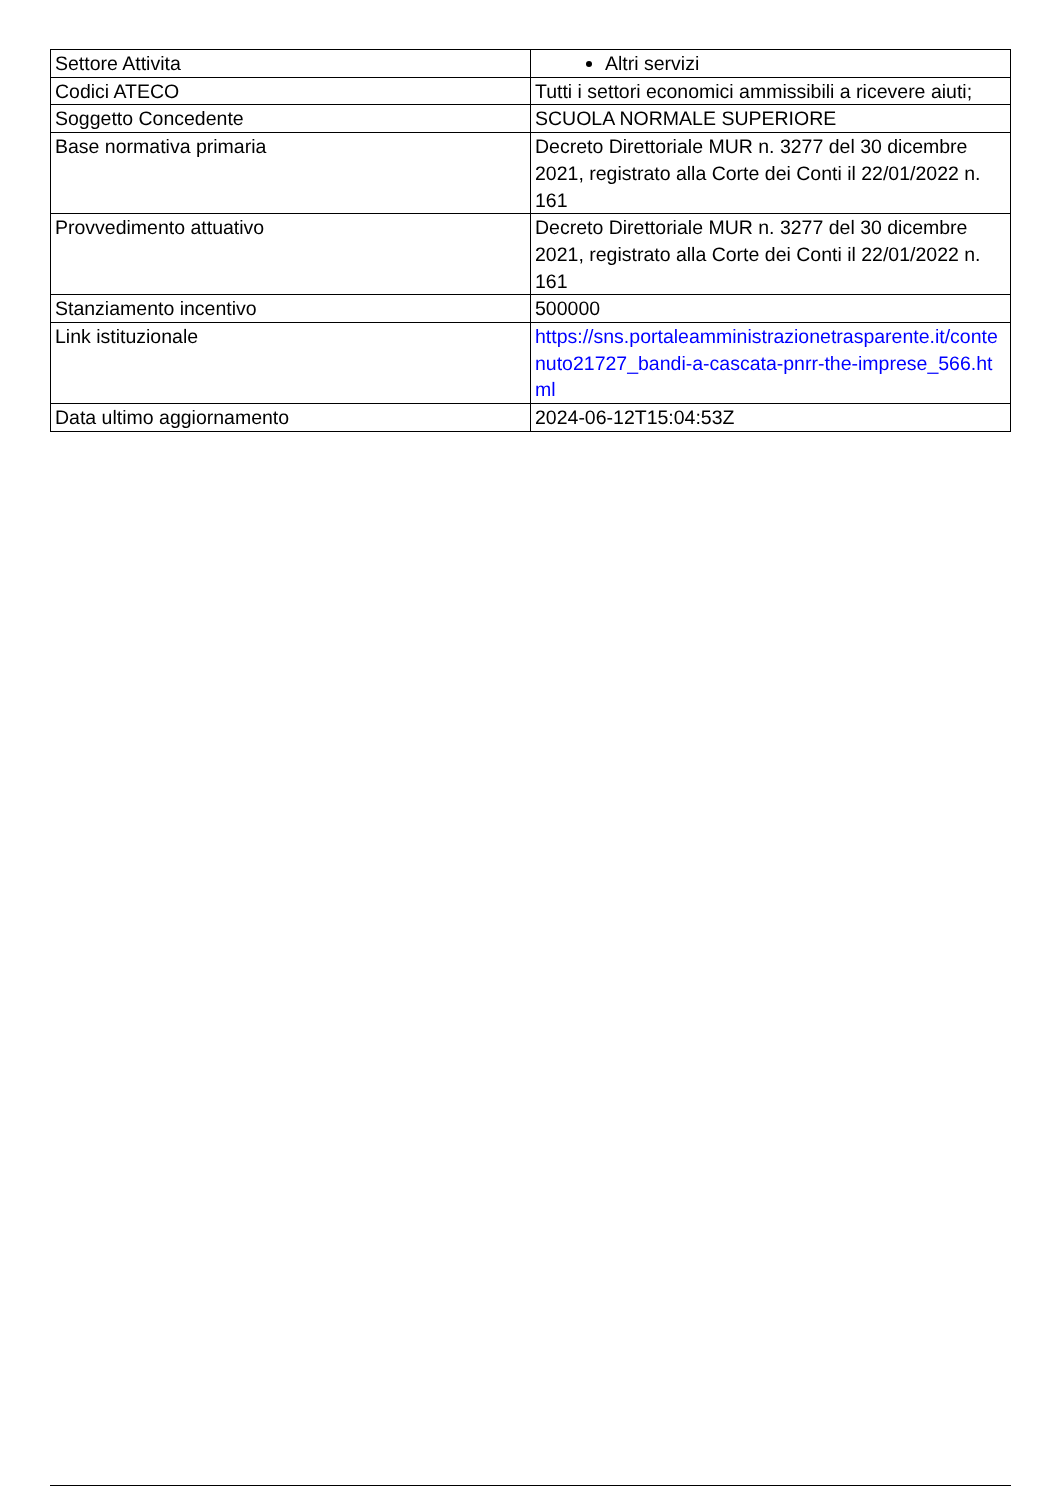| Settore Attivita | Altri servizi |
| Codici ATECO | Tutti i settori economici ammissibili a ricevere aiuti; |
| Soggetto Concedente | SCUOLA NORMALE SUPERIORE |
| Base normativa primaria | Decreto Direttoriale MUR n. 3277 del 30 dicembre 2021, registrato alla Corte dei Conti il 22/01/2022 n. 161 |
| Provvedimento attuativo | Decreto Direttoriale MUR n. 3277 del 30 dicembre 2021, registrato alla Corte dei Conti il 22/01/2022 n. 161 |
| Stanziamento incentivo | 500000 |
| Link istituzionale | https://sns.portaleamministrazionetrasparente.it/contenuto21727_bandi-a-cascata-pnrr-the-imprese_566.html |
| Data ultimo aggiornamento | 2024-06-12T15:04:53Z |